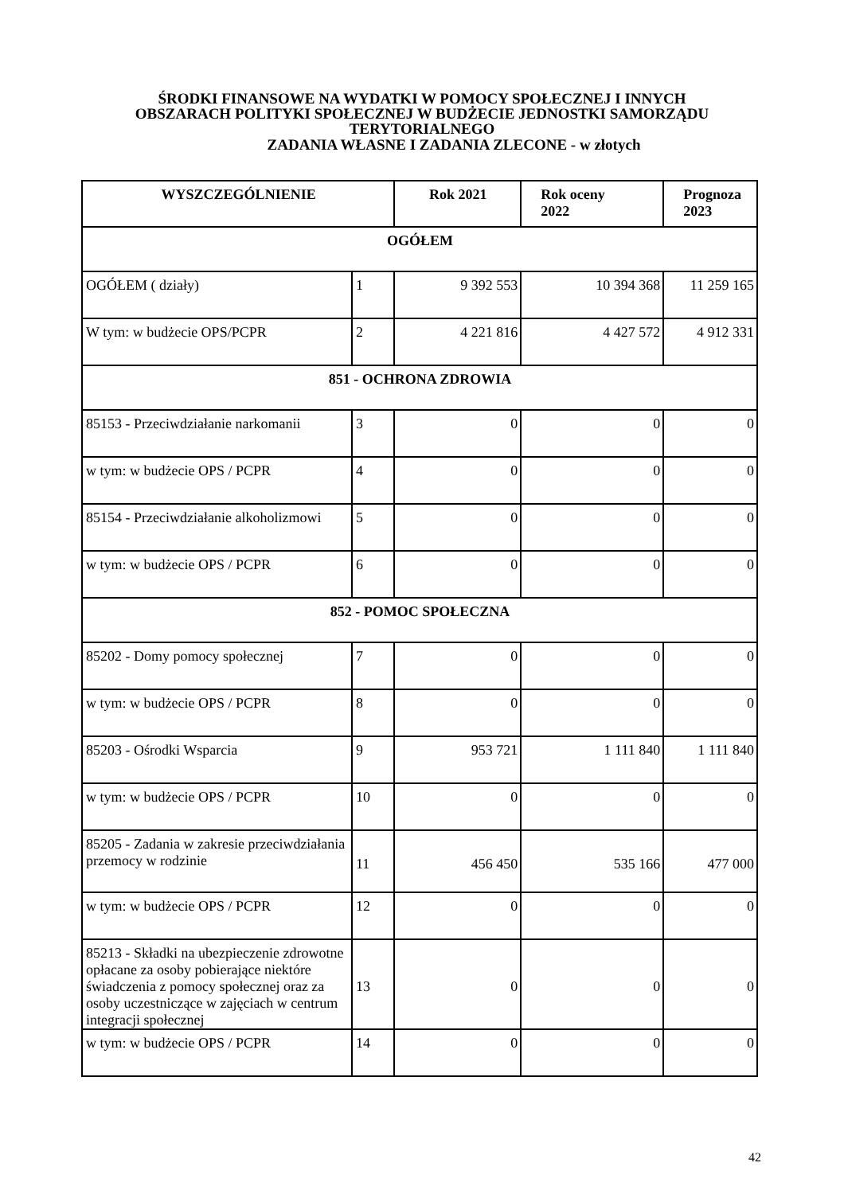ŚRODKI FINANSOWE NA WYDATKI W POMOCY SPOŁECZNEJ I INNYCH
OBSZARACH POLITYKI SPOŁECZNEJ W BUDŻECIE JEDNOSTKI SAMORZĄDU
TERYTORIALNEGO
ZADANIA WŁASNE I ZADANIA ZLECONE - w złotych
| WYSZCZEGÓLNIENIE | | Rok 2021 | Rok oceny 2022 | Prognoza 2023 |
| --- | --- | --- | --- | --- |
| OGÓŁEM | | | | |
| OGÓŁEM ( działy) | 1 | 9 392 553 | 10 394 368 | 11 259 165 |
| W tym: w budżecie OPS/PCPR | 2 | 4 221 816 | 4 427 572 | 4 912 331 |
| 851 - OCHRONA ZDROWIA | | | | |
| 85153 - Przeciwdziałanie narkomanii | 3 | 0 | 0 | 0 |
| w tym: w budżecie OPS / PCPR | 4 | 0 | 0 | 0 |
| 85154 - Przeciwdziałanie alkoholizmowi | 5 | 0 | 0 | 0 |
| w tym: w budżecie OPS / PCPR | 6 | 0 | 0 | 0 |
| 852 - POMOC SPOŁECZNA | | | | |
| 85202 - Domy pomocy społecznej | 7 | 0 | 0 | 0 |
| w tym: w budżecie OPS / PCPR | 8 | 0 | 0 | 0 |
| 85203 - Ośrodki Wsparcia | 9 | 953 721 | 1 111 840 | 1 111 840 |
| w tym: w budżecie OPS / PCPR | 10 | 0 | 0 | 0 |
| 85205 - Zadania w zakresie przeciwdziałania przemocy w rodzinie | 11 | 456 450 | 535 166 | 477 000 |
| w tym: w budżecie OPS / PCPR | 12 | 0 | 0 | 0 |
| 85213 - Składki na ubezpieczenie zdrowotne opłacane za osoby pobierające niektóre świadczenia z pomocy społecznej oraz za osoby uczestniczące w zajęciach w centrum integracji społecznej | 13 | 0 | 0 | 0 |
| w tym: w budżecie OPS / PCPR | 14 | 0 | 0 | 0 |
42